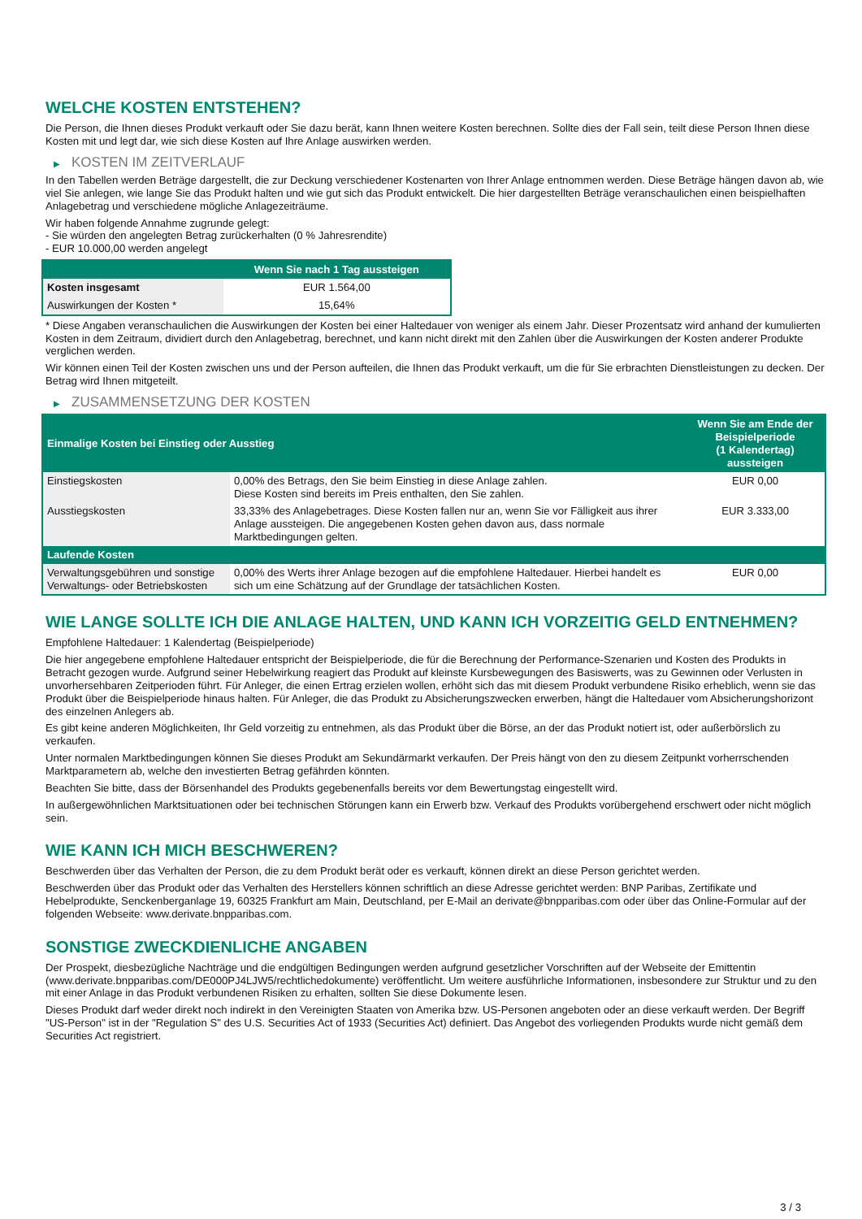WELCHE KOSTEN ENTSTEHEN?
Die Person, die Ihnen dieses Produkt verkauft oder Sie dazu berät, kann Ihnen weitere Kosten berechnen. Sollte dies der Fall sein, teilt diese Person Ihnen diese Kosten mit und legt dar, wie sich diese Kosten auf Ihre Anlage auswirken werden.
▶ KOSTEN IM ZEITVERLAUF
In den Tabellen werden Beträge dargestellt, die zur Deckung verschiedener Kostenarten von Ihrer Anlage entnommen werden. Diese Beträge hängen davon ab, wie viel Sie anlegen, wie lange Sie das Produkt halten und wie gut sich das Produkt entwickelt. Die hier dargestellten Beträge veranschaulichen einen beispielhaften Anlagebetrag und verschiedene mögliche Anlagezeiträume.
Wir haben folgende Annahme zugrunde gelegt:
- Sie würden den angelegten Betrag zurückerhalten (0 % Jahresrendite)
- EUR 10.000,00 werden angelegt
| | Wenn Sie nach 1 Tag aussteigen |
| --- | --- |
| Kosten insgesamt | EUR 1.564,00 |
| Auswirkungen der Kosten * | 15,64% |
* Diese Angaben veranschaulichen die Auswirkungen der Kosten bei einer Haltedauer von weniger als einem Jahr. Dieser Prozentsatz wird anhand der kumulierten Kosten in dem Zeitraum, dividiert durch den Anlagebetrag, berechnet, und kann nicht direkt mit den Zahlen über die Auswirkungen der Kosten anderer Produkte verglichen werden.
Wir können einen Teil der Kosten zwischen uns und der Person aufteilen, die Ihnen das Produkt verkauft, um die für Sie erbrachten Dienstleistungen zu decken. Der Betrag wird Ihnen mitgeteilt.
▶ ZUSAMMENSETZUNG DER KOSTEN
| Einmalige Kosten bei Einstieg oder Ausstieg | | Wenn Sie am Ende der Beispielperiode (1 Kalendertag) aussteigen |
| --- | --- | --- |
| Einstiegskosten | 0,00% des Betrags, den Sie beim Einstieg in diese Anlage zahlen. Diese Kosten sind bereits im Preis enthalten, den Sie zahlen. | EUR 0,00 |
| Ausstiegskosten | 33,33% des Anlagebetrages. Diese Kosten fallen nur an, wenn Sie vor Fälligkeit aus ihrer Anlage aussteigen. Die angegebenen Kosten gehen davon aus, dass normale Marktbedingungen gelten. | EUR 3.333,00 |
| Laufende Kosten | | |
| Verwaltungsgebühren und sonstige Verwaltungs- oder Betriebskosten | 0,00% des Werts ihrer Anlage bezogen auf die empfohlene Haltedauer. Hierbei handelt es sich um eine Schätzung auf der Grundlage der tatsächlichen Kosten. | EUR 0,00 |
WIE LANGE SOLLTE ICH DIE ANLAGE HALTEN, UND KANN ICH VORZEITIG GELD ENTNEHMEN?
Empfohlene Haltedauer: 1 Kalendertag (Beispielperiode)
Die hier angegebene empfohlene Haltedauer entspricht der Beispielperiode, die für die Berechnung der Performance-Szenarien und Kosten des Produkts in Betracht gezogen wurde. Aufgrund seiner Hebelwirkung reagiert das Produkt auf kleinste Kursbewegungen des Basiswerts, was zu Gewinnen oder Verlusten in unvorhersehbaren Zeitperioden führt. Für Anleger, die einen Ertrag erzielen wollen, erhöht sich das mit diesem Produkt verbundene Risiko erheblich, wenn sie das Produkt über die Beispielperiode hinaus halten. Für Anleger, die das Produkt zu Absicherungszwecken erwerben, hängt die Haltedauer vom Absicherungshorizont des einzelnen Anlegers ab.
Es gibt keine anderen Möglichkeiten, Ihr Geld vorzeitig zu entnehmen, als das Produkt über die Börse, an der das Produkt notiert ist, oder außerbörslich zu verkaufen.
Unter normalen Marktbedingungen können Sie dieses Produkt am Sekundärmarkt verkaufen. Der Preis hängt von den zu diesem Zeitpunkt vorherrschenden Marktparametern ab, welche den investierten Betrag gefährden könnten.
Beachten Sie bitte, dass der Börsenhandel des Produkts gegebenenfalls bereits vor dem Bewertungstag eingestellt wird.
In außergewöhnlichen Marktsituationen oder bei technischen Störungen kann ein Erwerb bzw. Verkauf des Produkts vorübergehend erschwert oder nicht möglich sein.
WIE KANN ICH MICH BESCHWEREN?
Beschwerden über das Verhalten der Person, die zu dem Produkt berät oder es verkauft, können direkt an diese Person gerichtet werden.
Beschwerden über das Produkt oder das Verhalten des Herstellers können schriftlich an diese Adresse gerichtet werden: BNP Paribas, Zertifikate und Hebelprodukte, Senckenberganlage 19, 60325 Frankfurt am Main, Deutschland, per E-Mail an derivate@bnpparibas.com oder über das Online-Formular auf der folgenden Webseite: www.derivate.bnpparibas.com.
SONSTIGE ZWECKDIENLICHE ANGABEN
Der Prospekt, diesbezügliche Nachträge und die endgültigen Bedingungen werden aufgrund gesetzlicher Vorschriften auf der Webseite der Emittentin (www.derivate.bnpparibas.com/DE000PJ4LJW5/rechtlichedokumente) veröffentlicht. Um weitere ausführliche Informationen, insbesondere zur Struktur und zu den mit einer Anlage in das Produkt verbundenen Risiken zu erhalten, sollten Sie diese Dokumente lesen.
Dieses Produkt darf weder direkt noch indirekt in den Vereinigten Staaten von Amerika bzw. US-Personen angeboten oder an diese verkauft werden. Der Begriff "US-Person" ist in der "Regulation S" des U.S. Securities Act of 1933 (Securities Act) definiert. Das Angebot des vorliegenden Produkts wurde nicht gemäß dem Securities Act registriert.
3 / 3